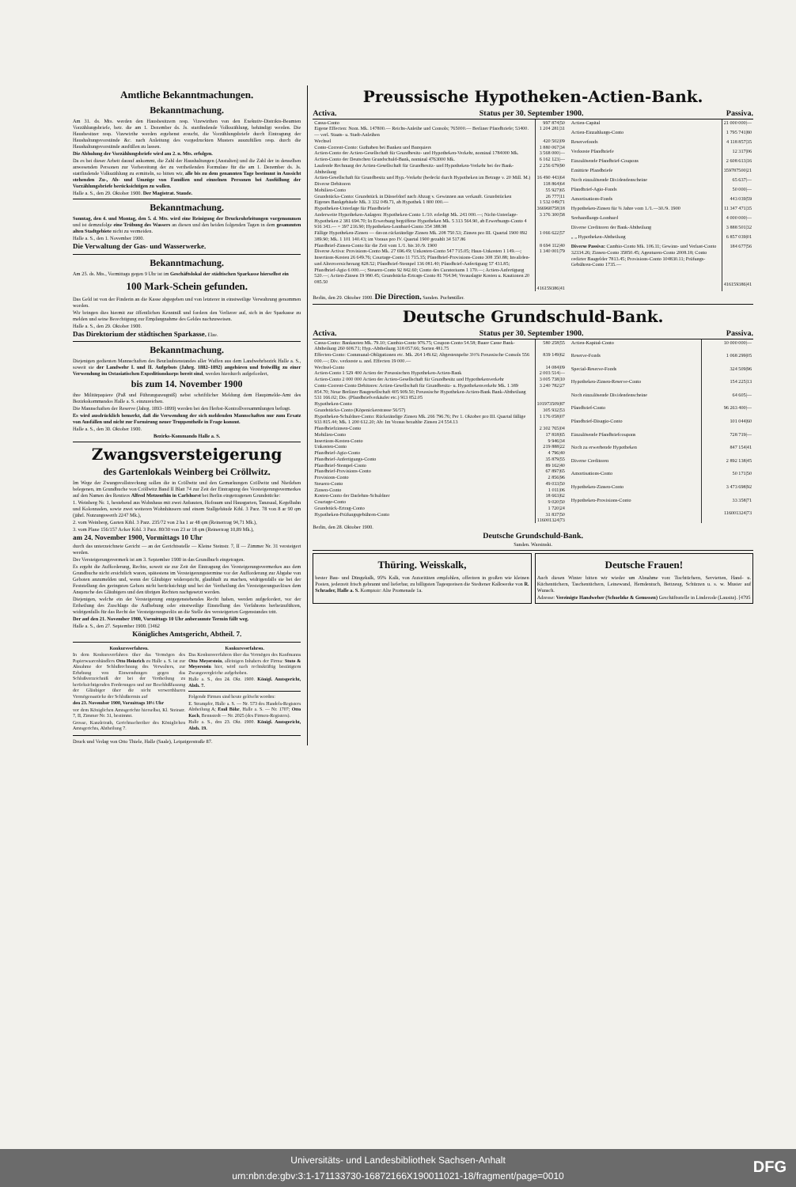Amtliche Bekanntmachungen.
Bekanntmachung.
Am 31. ds. Mts. werden den Hausbesitzern resp. Vizewirthen von den Exekutiv-Distrikts-Beamten Vorzählungsbriefe, betr. die am 1. Dezember ds. Js. stattfindende Volkszählung, behändigt werden. Die Hausbesitzer resp. Vizewirthe werden ergebenst ersucht, die Vorzählungsbriefe durch Eintragung der Haushaltungsvorstände &c. nach Anleitung des vorgedruckten Musters auszufüllen resp. durch die Haushaltungsvorstände ausfüllen zu lassen.
Die Abholung der Vorzählungsbriefe wird am 2. n. Mts. erfolgen.
Da es bei dieser Arbeit darauf ankommt, die Zahl der Haushaltungen (Anstalten) und die Zahl der in denselben anwesenden Personen zur Vorbereitung der zu vertheilenden Formulare für die am 1. Dezember ds. Js. stattfindende Volkszählung zu ermitteln, so bitten wir, alle bis zu dem genannten Tage bestimmt in Aussicht stehenden Zu-, Ab- und Umzüge von Familien und einzelnen Personen bei Ausfüllung der Vorzählungsbriefe berücksichtigen zu wollen.
Halle a. S., den 29. Oktober 1900. Der Magistrat. Staude.
Bekanntmachung.
Sonntag, den 4. und Montag, den 5. d. Mts. wird eine Reinigung der Druckrohrleitungen vorgenommen und ist demzufolge eine Trübung des Wassers an diesen und den beiden folgenden Tagen in dem gesammten alten Stadtgebiete nicht zu vermeiden.
Halle a. S., den 1. November 1900.
Die Verwaltung der Gas- und Wasserwerke.
Bekanntmachung.
Am 25. ds. Mts., Vormittags gegen 9 Uhr ist im Geschäftslokal der städtischen Sparkasse hierselbst ein
100 Mark-Schein gefunden.
Das Geld ist von der Finderin an die Kasse abgegeben und von letzterer in einstweilige Verwahrung genommen worden.
Wir bringen dies hiermit zur öffentlichen Kenntniß und fordern den Verlierer auf, sich in der Sparkasse zu melden und seine Berechtigung zur Empfangnahme des Geldes nachzuweisen.
Halle a. S., den 29. Oktober 1900.
Das Direktorium der städtischen Sparkasse. Elze.
Bekanntmachung.
Diejenigen gedienten Mannschaften des Beurlaubtenstandes aller Waffen aus dem Landwehrbezirk Halle a. S., soweit sie der Landwehr I. und II. Aufgebots (Jahrg. 1882–1892) angehören und freiwillig zu einer Verwendung im Ostasiatischen Expeditionskorps bereit sind, werden hierdurch aufgefordert,
bis zum 14. November 1900
ihre Militärpapiere (Paß und Führungszeugniß) nebst schriftlicher Meldung dem Hauptmelde-Amt des Bezirkskommandos Halle a. S. einzureichen.
Die Mannschaften der Reserve (Jahrg. 1893–1899) werden bei den Herbst-Kontrollversammlungen befragt.
Es wird ausdrücklich bemerkt, daß die Verwendung der sich meldenden Mannschaften nur zum Ersatz von Ausfällen und nicht zur Formirung neuer Truppentheile in Frage kommt.
Halle a. S., den 30. Oktober 1900.
Bezirks-Kommando Halle a. S.
Zwangsversteigerung
des Gartenlokals Weinberg bei Cröllwitz.
Im Wege der Zwangsvollstreckung sollen die in Cröllwitz und den Gemarkungen Cröllwitz und Nietleben belegenen, im Grundbuche von Cröllwitz Band II Blatt 74 zur Zeit der Eintragung des Versteigerungsvermerkes auf den Namen des Rentiers Alfred Metzenthin in Carlshorst bei Berlin eingetragenen Grundstücke:
1. Weinberg Nr. 1, bestehend aus Wohnhaus mit zwei Anbauten, Hofraum und Hausgarten, Tanzsaal, Kegelbahn und Kolonnaden, sowie zwei weiteren Wohnhäusern und einem Stallgebäude Ktbl. 3 Parz. 78 von 8 ar 90 qm (jährl. Nutzungswerth 2247 Mk.),
2. vom Weinberg, Garten Ktbl. 3 Parz. 235/72 von 2 ha 1 ar 48 qm (Reinertrag 94,71 Mk.),
3. vom Plane 156/157 Acker Ktbl. 3 Parz. 80/30 von 23 ar 18 qm (Reinertrag 10,89 Mk.),
am 24. November 1900, Vormittags 10 Uhr
durch das unterzeichnete Gericht — an der Gerichtsstelle — Kleine Steinstr. 7, II — Zimmer Nr. 31 versteigert werden.
Der Versteigerungsvermerk ist am 3. September 1900 in das Grundbuch eingetragen.
Es ergeht die Aufforderung, Rechte, soweit sie zur Zeit der Eintragung des Versteigerungsvermerkes aus dem Grundbuche nicht ersichtlich waren, spätestens im Versteigerungstermine vor der Aufforderung zur Abgabe von Geboten anzumelden und, wenn der Gläubiger widerspricht, glaubhaft zu machen, widrigenfalls sie bei der Feststellung des geringsten Gebots nicht berücksichtigt und bei der Vertheilung des Versteigerungserlöses dem Anspruche des Gläubigers und den übrigen Rechten nachgesetzt werden.
Diejenigen, welche ein der Versteigerung entgegenstehendes Recht haben, werden aufgefordert, vor der Ertheilung des Zuschlags die Aufhebung oder einstweilige Einstellung des Verfahrens herbeizuführen, widrigenfalls für das Recht der Versteigerungserlös an die Stelle des versteigerten Gegenstandes tritt.
Der auf den 21. November 1900, Vormittags 10 Uhr anberaumte Termin fällt weg.
Halle a. S., den 27. September 1900. [3462
Königliches Amtsgericht, Abtheil. 7.
Konkursverfahren.
In dem Konkursverfahren über das Vermögen des Papierwaarenhändlers Otto Heinrich zu Halle a. S. ist zur Abnahme der Schlußrechnung des Verwalters, zur Erhebung von Einwendungen gegen das Schlußverzeichniß der bei der Vertheilung zu berücksichtigenden Forderungen und zur Beschlußfassung der Gläubiger über die nicht verwerthbaren Vermögensstücke der Schlußtermin auf
den 23. November 1900, Vormittags 10½ Uhr
vor dem Königlichen Amtsgerichte hierselbst, Kl. Steinstr. 7, II, Zimmer Nr. 31, bestimmt.
Grosse, Kanzleirath, Gerichtsschreiber des Königlichen Amtsgerichts, Abtheilung 7.
Konkursverfahren.
Das Konkursverfahren über das Vermögen des Kaufmanns Otto Meyerstein, alleinigen Inhabers der Firma: Stute & Meyerstein hier, wird nach rechtskräftig bestätigtem Zwangsvergleiche aufgehoben.
Halle a. S., den 24. Okt. 1900. Königl. Amtsgericht, Abth. 7.
Folgende Firmen sind heute gelöscht worden:
E. Strampfer, Halle a. S. — Nr. 573 des Handels-Registers Abtheilung A; Emil Böhr, Halle a. S. — Nr. 1707; Otto Koch, Bennstedt — Nr. 2025 (des Firmen-Registers).
Halle a. S., den 23. Okt. 1900. Königl. Amtsgericht, Abth. 19.
Druck und Verlag von Otto Thiele, Halle (Saale), Leipzigerstraße 87.
Preussische Hypotheken-Actien-Bank.
Activa. Status per 30. September 1900. Passiva.
| Cassa-Conto | 997 874/50 |
| Eigene Effecten: Nom. Mk. 147800.— Reichs-Anleihe und Consols; 765000.— Berliner Pfandbriefe; 53400.— verl. Staats- u. Stadt-Anleihen | 1 204 281/31 |
| Wechsel | 420 502/09 |
| Conto-Corrent-Conto: Guthaben bei Banken und Banquiers | 1 880 067/34 |
| Actien-Conto der Actien-Gesellschaft für Grundbesitz- und Hypotheken-Verkehr, nominal 1784000 Mk. | 3 568 000/— |
| Actien-Conto der Deutschen Grundschuld-Bank, nominal 4763000 Mk. | 6 162 123/— |
| Laufende Rechnung der Actien-Gesellschaft für Grundbesitz- und Hypotheken-Verkehr bei der Bank-Abtheilung | 2 256 679/90 |
| Actien-Gesellschaft für Grundbesitz und Hyp.-Verkehr (bedeckt durch Hypotheken im Betrage v. 20 Mill. M.) | 16 490 443/64 |
| Diverse Debitoren | 118 864/64 |
| Mobilien-Conto | 55 927/65 |
| Grundstücks-Conto: Grundstück in Düsseldorf nach Abzug v. Gewinnen aus verkauft. Grundstücken | 26 777/11 |
| Eigenes Bankgebäude Mk. 3 332 049.71, ab Hypothek 1 800 000.— | 1 532 049/71 |
| Hypotheken-Unterlage für Pfandbriefe | 366968758/18 |
| Anderweite Hypotheken-Anlagen: Hypotheken-Conto 1./10. erledigt Mk. 243 000.—; Nicht-Unterlage-Hypotheken 2 381 694.70; In Erwerbung begriffene Hypotheken Mk. 5 313 564.90, ab Erwerbungs-Conto 4 916 343.— = 397 216.90; Hypotheken-Lombard-Conto 354 388.98 | 3 376 300/58 |
| Fällige Hypotheken-Zinsen — davon rückständige Zinsen Mk. 208 750.53; Zinsen pro III. Quartal 1900 892 389.90; Mk. 1 101 140.43; im Voraus pro IV. Quartal 1900 gezahlt 34 517.86 | 1 066 622/57 |
| Pfandbrief-Zinsen-Conto für die Zeit vom 1./1. bis 30./9. 1900 | 8 694 112/40 |
| Diverse Activa: Provisions-Conto Mk. 27 696.49; Unkosten-Conto 547 715.05; Haus-Unkosten 1 149.—; Insertions-Kosten 26 649.76; Courtage-Conto 11 715.35; Pfandbrief-Provisions-Conto 308 350.88; Invaliden- und Altersversicherung 828.52; Pfandbrief-Stempel 136 081.40; Pfandbrief-Anfertigung 57 431.85; Pfandbrief-Agio 6 000.—; Steuern-Conto 92 842.60; Conto des Curatoriums 1 170.—; Actien-Anfertigung 520.—; Actien-Zinsen 19 990.45; Grundstücks-Ertrags-Conto 81 764.94; Verauslagte Kosten u. Kautionen 20 085.50 | 1 340 001/79 |
| | 416159386/41 |
| Actien-Capital | 21 000 000/— |
| Actien-Einzahlungs-Conto | 1 795 741/80 |
| Reservefonds | 4 118 857/35 |
| Verlooste Pfandbriefe | 12 317/06 |
| Einzulösende Pfandbrief-Coupons | 2 608 613/16 |
| Emittirte Pfandbriefe | 359787500/21 |
| Noch einzulösende Dividendenscheine | 65 637/— |
| Pfandbrief-Agio-Fonds | 50 000/— |
| Amortisations-Fonds | 443 039/59 |
| Hypotheken-Zinsen für ¾ Jahre vom 1./1.—30./9. 1900 | 11 347 471/35 |
| Seehandlungs-Lombard | 4 000 000/— |
| Diverse Creditoren der Bank-Abtheilung | 3 888 501/32 |
| „ „ Hypotheken-Abtheilung | 6 857 039/01 |
| Diverse Passiva: Cambio-Conto Mk. 106.11; Gewinn- und Verlust-Conto 32334.26; Zinsen-Conto 35850.45; Agenturen-Conto 2008.18; Conto cedirter Baugelder 7813.45; Provisions-Conto 104830.11; Prüfungs-Gebühren-Conto 1735.— | 184 677/56 |
| | 416159386/41 |
Berlin, den 29. Oktober 1900. Die Direction. Sanden. Puchmüller.
Deutsche Grundschuld-Bank.
Activa. Status per 30. September 1900. Passiva.
| Cassa-Conto: Banknoten Mk. 79.10; Cambio-Conto 976.75; Coupon-Conto 54.58; Baare Casse Bank-Abtheilung 260 608.71; Hyp.-Abtheilung 318 057.66; Sorten 481.75 | 580 258/55 |
| Effecten-Conto: Communal-Obligationen etc. Mk. 264 149.62; Abgestempelte 3½% Preussische Consols 556 000.—; Div. verlooste u. and. Effecten 19 000.— | 839 149/62 |
| Wechsel-Conto | 14 084/09 |
| Actien-Conto 1 529 400 Actien der Preussischen Hypotheken-Actien-Bank | 2 003 514/— |
| Actien-Conto 2 000 000 Actien der Actien-Gesellschaft für Grundbesitz und Hypothekenverkehr | 3 005 738/10 |
| Conto-Corrent-Conto Debitores: Actien-Gesellschaft für Grundbesitz- u. Hypothekenverkehr Mk. 1 389 854.70; Neue Berliner Baugesellschaft 405 909.50; Preussische Hypotheken-Actien-Bank Bank-Abtheilung 531 166.02; Div. (Pfandbriefverkäufer etc.) 913 852.05 | 3 240 782/27 |
| Hypotheken-Conto | 101973509/87 |
| Grundstücks-Conto (Köpenickerstrasse 56/57) | 305 932/53 |
| Hypotheken-Schuldner-Conto: Rückständige Zinsen Mk. 266 796.76; Per 1. Oktober pro III. Quartal fällige 933 815.44; Mk. 1 200 612.20; Ab: Im Voraus bezahlte Zinsen 24 554.13 | 1 176 058/07 |
| Pfandbriefzinsen-Conto | 2 302 765/04 |
| Mobilien-Conto | 17 818/65 |
| Insertions-Kosten-Conto | 9 946/34 |
| Unkosten-Conto | 219 888/22 |
| Pfandbrief-Agio-Conto | 4 796/40 |
| Pfandbrief-Anfertigungs-Conto | 35 879/55 |
| Pfandbrief-Stempel-Conto | 89 162/40 |
| Pfandbrief-Provisions-Conto | 67 897/65 |
| Provisions-Conto | 2 856/96 |
| Steuern-Conto | 49 033/50 |
| Zinsen-Conto | 1 011/06 |
| Kosten-Conto der Darlehns-Schuldner | 18 663/62 |
| Courtage-Conto | 9 020/50 |
| Grundstück-Ertrag-Conto | 1 720/24 |
| Hypotheken-Prüfungsgebühren-Conto | 31 837/50 |
| | 116001324/73 |
| Actien-Kapital-Conto | 10 000 000/— |
| Reserve-Fonds | 1 068 299/05 |
| Special-Reserve-Fonds | 324 509/96 |
| Hypotheken-Zinsen-Reserve-Conto | 154 225/13 |
| Noch einzulösende Dividendenscheine | 64 605/— |
| Pfandbrief-Conto | 96 263 400/— |
| Pfandbrief-Disagio-Conto | 101 044/60 |
| Einzulösende Pfandbriefcoupons | 728 719/— |
| Noch zu erwerbende Hypotheken | 847 154/41 |
| Diverse Creditoren | 2 892 138/45 |
| Amortisations-Conto | 50 171/50 |
| Hypotheken-Zinsen-Conto | 3 473 698/92 |
| Hypotheken-Provisions-Conto | 33 358/71 |
| | 116001324/73 |
Berlin, den 28. Oktober 1900.
Deutsche Grundschuld-Bank.
Sanden. Warsinski.
Thüring. Weisskalk,
bester Bau- und Düngekalk, 95% Kalk, von Autoritäten empfohlen, offeriren in großen wie kleinen Posten, jederzeit frisch gebrannt und lieferbar, zu billigsten Tagespreisen die Stedtener Kalkwerke von R. Schrader, Halle a. S. Komptoir: Alte Promenade 1a.
Deutsche Frauen!
Auch diesen Winter bitten wir wieder um Abnahme von: Tischtüchern, Servietten, Hand- u. Küchentüchern, Taschentüchern, Leinewand, Hemdentuch, Bettzeug, Schürzen u. s. w. Muster auf Wunsch.
Adresse: Vereinigte Handweber (Schoelzke & Genossen) Geschäftsstelle in Linderode (Lausitz). [4795
Universitäts- und Landesbibliothek Sachsen-Anhalt
urn:nbn:de:gbv:3:1-171133730-16872166X190011021-18/fragment/page=0010
DFG